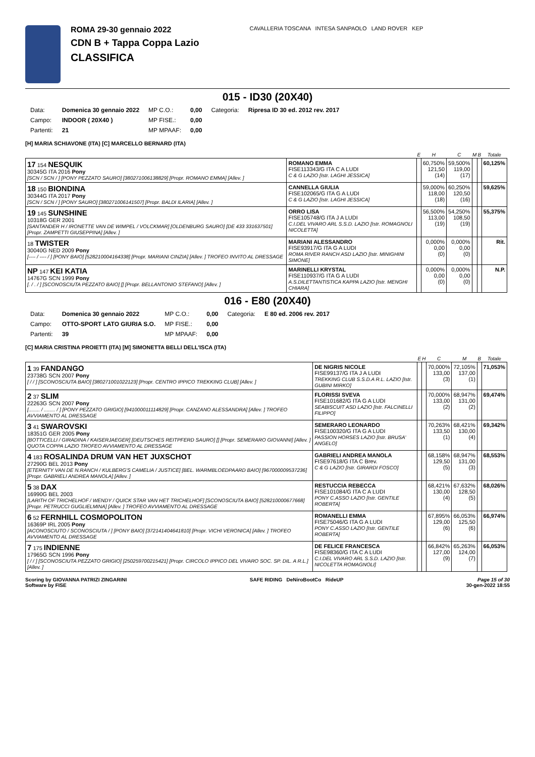ROMA 29-30 gennaio 2022
CDN B + Tappa Coppa Lazio
CLASSIFICA
CAVALLERIA TOSCANA INTESA SANPAOLO LAND ROVER KEP
015 - ID30 (20X40)
| Data: | Domenica 30 gennaio 2022 | MP C.O.: | 0,00 | Categoria: | Ripresa ID 30 ed. 2012 rev. 2017 |
| Campo: | INDOOR ( 20X40 ) | MP FISE.: | 0,00 | | |
| Partenti: | 21 | MP MPAAF: | 0,00 | | |
[H] MARIA SCHIAVONE (ITA) [C] MARCELLO BERNARD (ITA)
| | | E | H | C | M | B | Totale |
| --- | --- | --- | --- | --- | --- | --- | --- |
| 17 154 NESQUIK 30345G ITA 2016 Pony [SCN / SCN / ] [PONY PEZZATO SAURO] [380271006138829] [Propr. ROMANO EMMA] [Allev. ] | ROMANO EMMA FISE113343/G ITA C A LUDI C & G LAZIO [Istr. LAGHI JESSICA] | | 60,750% 121,50 (14) | 59,500% 119,00 (17) | | | 60,125% |
| 18 150 BIONDINA 30344G ITA 2017 Pony [SCN / SCN / ] [PONY SAURO] [380271006141507] [Propr. BALDI ILARIA] [Allev. ] | CANNELLA GIULIA FISE102065/G ITA G A LUDI C & G LAZIO [Istr. LAGHI JESSICA] | | 59,000% 118,00 (18) | 60,250% 120,50 (16) | | | 59,625% |
| 19 145 SUNSHINE 10318G GER 2001 [SANTANDER H / IRONETTE VAN DE WIMPEL / VOLCKMAR] [OLDENBURG SAURO] [DE 433 331637501] [Propr. ZAMPETTI GIUSEPPINA] [Allev. ] | ORRO LISA FISE105748/G ITA J A LUDI C.I.DEL VIVARO ARL S.S.D. LAZIO [Istr. ROMAGNOLI NICOLETTA] | | 56,500% 113,00 (19) | 54,250% 108,50 (19) | | | 55,375% |
| 18 TWISTER 30040G NED 2009 Pony [---- / ---- / ] [PONY BAIO] [528210004164338] [Propr. MARIANI CINZIA] [Allev. ] TROFEO INVITO AL DRESSAGE | MARIANI ALESSANDRO FISE93917/G ITA G A LUDI ROMA RIVER RANCH ASD LAZIO [Istr. MINIGHINI SIMONE] | | 0,000% 0,00 (0) | 0,000% 0,00 (0) | | | Rit. |
| NP 147 KEI KATIA 14767G SCN 1999 Pony [. / . / ] [SCONOSCIUTA PEZZATO BAIO] [] [Propr. BELLANTONIO STEFANO] [Allev. ] | MARINELLI KRYSTAL FISE110937/G ITA G A LUDI A.S.DILETTANTISTICA KAPPA LAZIO [Istr. MENGHI CHIARA] | | 0,000% 0,00 (0) | 0,000% 0,00 (0) | | | N.P. |
016 - E80 (20X40)
| Data: | Domenica 30 gennaio 2022 | MP C.O.: | 0,00 | Categoria: | E 80 ed. 2006 rev. 2017 |
| Campo: | OTTO-SPORT LATO GIURIA S.O. | MP FISE.: | 0,00 | | |
| Partenti: | 39 | MP MPAAF: | 0,00 | | |
[C] MARIA CRISTINA PROIETTI (ITA) [M] SIMONETTA BELLI DELL'ISCA (ITA)
| | | E | H | C | M | B | Totale |
| --- | --- | --- | --- | --- | --- | --- | --- |
| 1 39 FANDANGO 23738G SCN 2007 Pony [ / / ] [SCONOSCIUTA BAIO] [380271001022123] [Propr. CENTRO IPPICO TREKKING CLUB] [Allev. ] | DE NIGRIS NICOLE FISE99137/G ITA J A LUDI TREKKING CLUB S.S.D.A R.L. LAZIO [Istr. GUBINI MIRKO] | | | 70,000% 133,00 (3) | 72,105% 137,00 (1) | | 71,053% |
| 2 37 SLIM 22263G SCN 2007 Pony [........ / ........ / ] [PONY PEZZATO GRIGIO] [941000011114829] [Propr. CANZANO ALESSANDRA] [Allev. ] TROFEO AVVIAMENTO AL DRESSAGE | FLORISSI SVEVA FISE101682/G ITA G A LUDI SEABISCUIT ASD LAZIO [Istr. FALCINELLI FILIPPO] | | | 70,000% 133,00 (2) | 68,947% 131,00 (2) | | 69,474% |
| 3 41 SWAROVSKI 18351G GER 2005 Pony [BOTTICELLI / GIRADINA / KAISERJAEGER] [DEUTSCHES REITPFERD SAURO] [] [Propr. SEMERARO GIOVANNI] [Allev. ] QUOTA COPPA LAZIO TROFEO AVVIAMENTO AL DRESSAGE | SEMERARO LEONARDO FISE100320/G ITA G A LUDI PASSION HORSES LAZIO [Istr. BRUSA' ANGELO] | | | 70,263% 133,50 (1) | 68,421% 130,00 (4) | | 69,342% |
| 4 183 ROSALINDA DRUM VAN HET JUXSCHOT 27290G BEL 2013 Pony [ETERNITY VAN DE N.RANCH / KULBERG'S CAMELIA / JUSTICE] [BEL. WARMBLOEDPAARD BAIO] [967000009537236] [Propr. GABRIELI ANDREA MANOLA] [Allev. ] | GABRIELI ANDREA MANOLA FISE97618/G ITA C Brev. C & G LAZIO [Istr. GIRARDI FOSCO] | | | 68,158% 129,50 (5) | 68,947% 131,00 (3) | | 68,553% |
| 5 38 DAX 16990G BEL 2003 [LARITH OF TRICHELHOF / WENDY / QUICK STAR VAN HET TRICHELHOF] [SCONOSCIUTA BAIO] [528210000677668] [Propr. PETRUCCI GUGLIELMINA] [Allev. ] TROFEO AVVIAMENTO AL DRESSAGE | RESTUCCIA REBECCA FISE101084/G ITA C A LUDI PONY C.ASSO LAZIO [Istr. GENTILE ROBERTA] | | | 68,421% 130,00 (4) | 67,632% 128,50 (5) | | 68,026% |
| 6 52 FERNHILL COSMOPOLITON 16369P IRL 2005 Pony [ACONOSCIUTO / SCONOSCIUTA / ] [PONY BAIO] [372141404641810] [Propr. VICHI VERONICA] [Allev. ] TROFEO AVVIAMENTO AL DRESSAGE | ROMANELLI EMMA FISE75046/G ITA G A LUDI PONY C.ASSO LAZIO [Istr. GENTILE ROBERTA] | | | 67,895% 129,00 (6) | 66,053% 125,50 (6) | | 66,974% |
| 7 175 INDIENNE 17965G SCN 1996 Pony [ / / ] [SCONOSCIUTA PEZZATO GRIGIO] [250259700215421] [Propr. CIRCOLO IPPICO DEL VIVARO SOC. SP. DIL. A R.L.] [Allev. ] | DE FELICE FRANCESCA FISE98360/G ITA C A LUDI C.I.DEL VIVARO ARL S.S.D. LAZIO [Istr. NICOLETTA ROMAGNOLI] | | | 66,842% 127,00 (9) | 65,263% 124,00 (7) | | 66,053% |
Scoring by GIOVANNA PATRIZI ZINGARINI
Software by FISE
SAFE RIDING DeNiroBootCo RideUP
Page 15 of 30
30-gen-2022 18:55